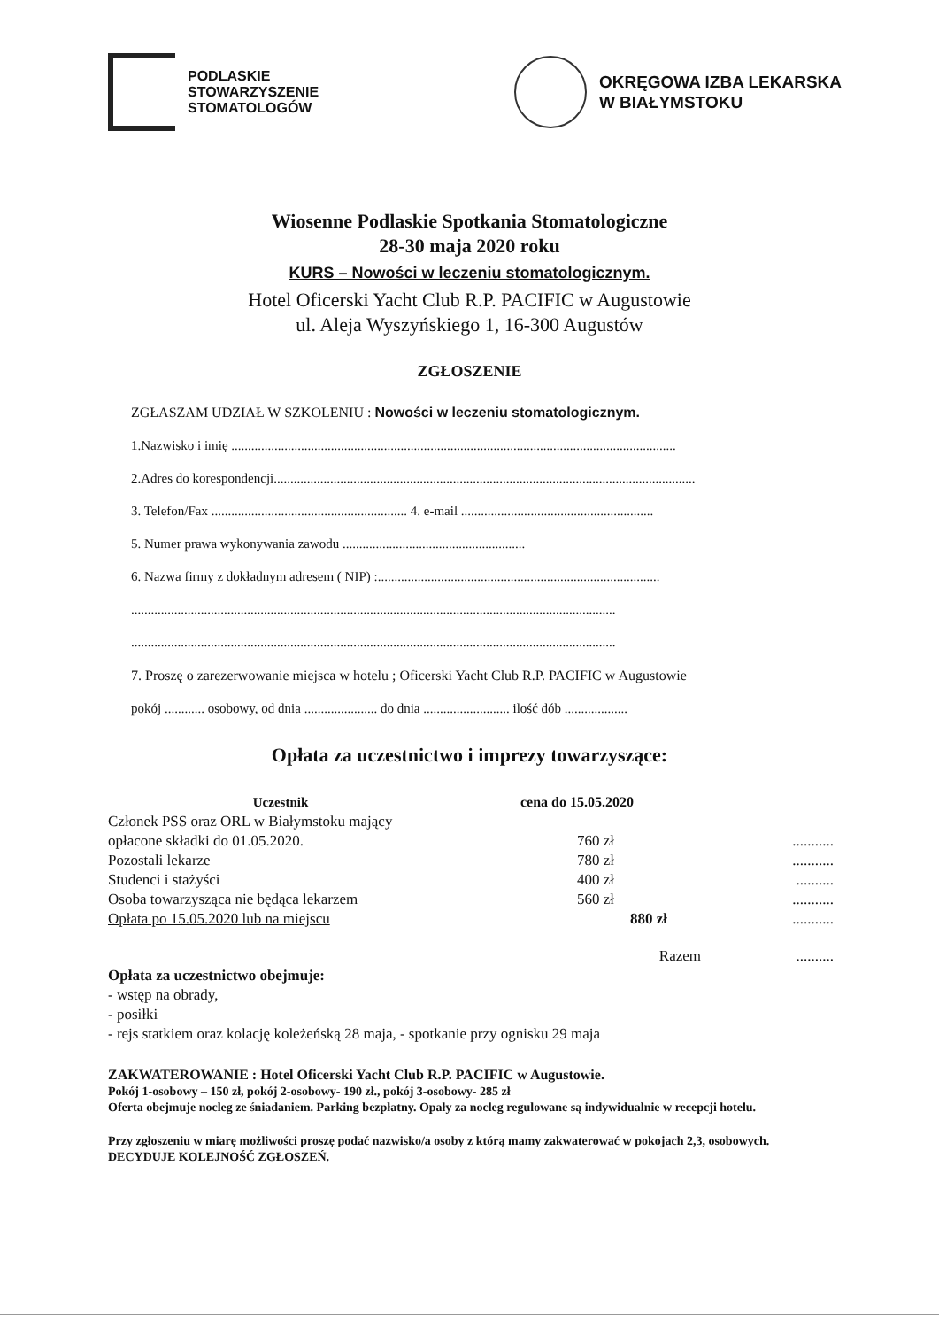PODLASKIE
STOWARZYSZENIE
STOMATOLOGÓW
OKRĘGOWA IZBA LEKARSKA
W BIAŁYMSTOKU
Wiosenne Podlaskie Spotkania Stomatologiczne
28-30 maja 2020 roku
KURS – Nowości w leczeniu stomatologicznym.
Hotel Oficerski Yacht Club R.P. PACIFIC w Augustowie
ul. Aleja Wyszyńskiego 1, 16-300 Augustów
ZGŁOSZENIE
ZGŁASZAM UDZIAŁ W SZKOLENIU : Nowości w leczeniu stomatologicznym.
1.Nazwisko i imię ......................................................................................................................................
2.Adres do korespondencji...............................................................................................................................
3. Telefon/Fax ........................................................... 4. e-mail ..........................................................
5. Numer prawa wykonywania zawodu .......................................................
6. Nazwa firmy z dokładnym adresem ( NIP) :.....................................................................................
..................................................................................................................................................
..................................................................................................................................................
7. Proszę o zarezerwowanie miejsca w hotelu ; Oficerski Yacht Club R.P. PACIFIC w Augustowie
pokój ............ osobowy, od dnia ...................... do dnia .......................... ilość dób ...................
Opłata za uczestnictwo i imprezy towarzyszące:
| Uczestnik | cena do 15.05.2020 | |
| --- | --- | --- |
| Członek PSS oraz ORL w Białymstoku mający opłacone składki do 01.05.2020. | 760 zł | ........... |
| Pozostali lekarze | 780 zł | ........... |
| Studenci i stażyści | 400 zł | .......... |
| Osoba towarzysząca nie będąca lekarzem | 560 zł | ........... |
| Opłata po 15.05.2020 lub na miejscu | 880 zł | ........... |
| | Razem | .......... |
Opłata za uczestnictwo obejmuje:
- wstęp na obrady,
- posiłki
- rejs statkiem oraz kolację koleżeńską 28 maja, - spotkanie przy ognisku 29 maja
ZAKWATEROWANIE : Hotel Oficerski Yacht Club R.P. PACIFIC w Augustowie.
Pokój 1-osobowy – 150 zł, pokój 2-osobowy- 190 zł., pokój 3-osobowy- 285 zł
Oferta obejmuje nocleg ze śniadaniem. Parking bezpłatny. Opały za nocleg regulowane są indywidualnie w recepcji hotelu.
Przy zgłoszeniu w miarę możliwości proszę podać nazwisko/a osoby z którą mamy zakwaterować w pokojach 2,3, osobowych. DECYDUJE KOLEJNOŚĆ ZGŁOSZEŃ.